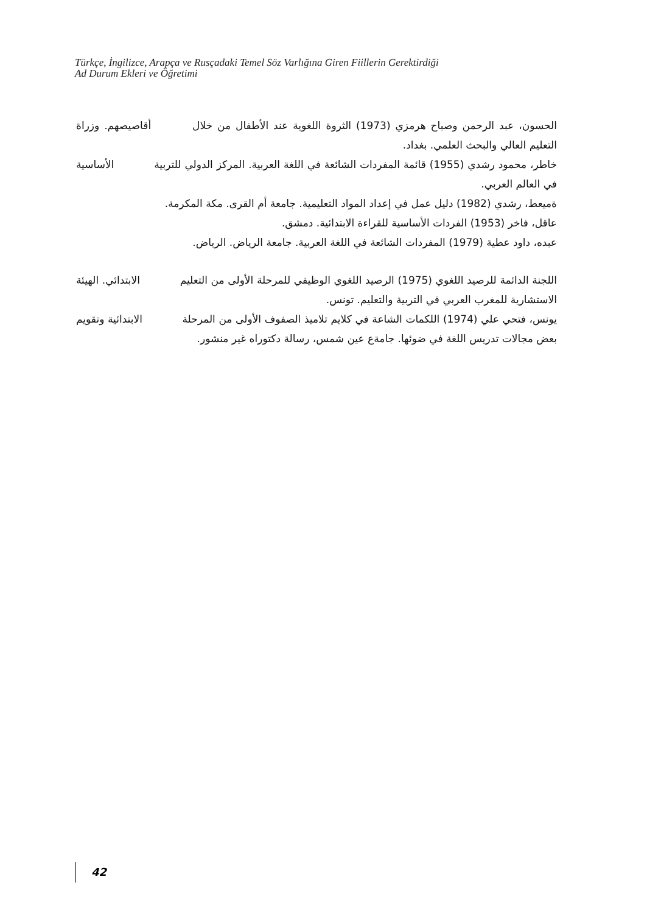Türkçe, İngilizce, Arapça ve Rusçadaki Temel Söz Varlığına Giren Fiillerin Gerektirdiği
Ad Durum Ekleri ve Öğretimi
الحسون، عبد الرحمن وصباح هرمزي (1973) الثروة اللغوية عند الأطفال من خلال أقاصيصهم. وزراة التعليم العالي والبحث العلمي. بغداد.
خاطر، محمود رشدي (1955) قائمة المفردات الشائعة في اللغة العربية. المركز الدولي للتربية الأساسية في العالم العربي.
ةميعط، رشدي (1982) دليل عمل في إعداد المواد التعليمية. جامعة أم القرى. مكة المكرمة.
عاقل، فاخر (1953) الفردات الأساسية للقراءة الابتدائية. دمشق.
عبده، داود عطية (1979) المفردات الشائعة في اللغة العربية. جامعة الرياض. الرياض.
اللجنة الدائمة للرصيد اللغوي (1975) الرصيد اللغوي الوظيفي للمرحلة الأولى من التعليم الابتدائي. الهيئة الاستشارية للمغرب العربي في التربية والتعليم. تونس.
يونس، فتحي علي (1974) اللكمات الشاعة في كلايم تلاميذ الصفوف الأولى من المرحلة الابتدائية وتقويم بعض مجالات تدريس اللغة في ضوئها. جامةع عين شمس، رسالة دكتوراه غير منشور.
42